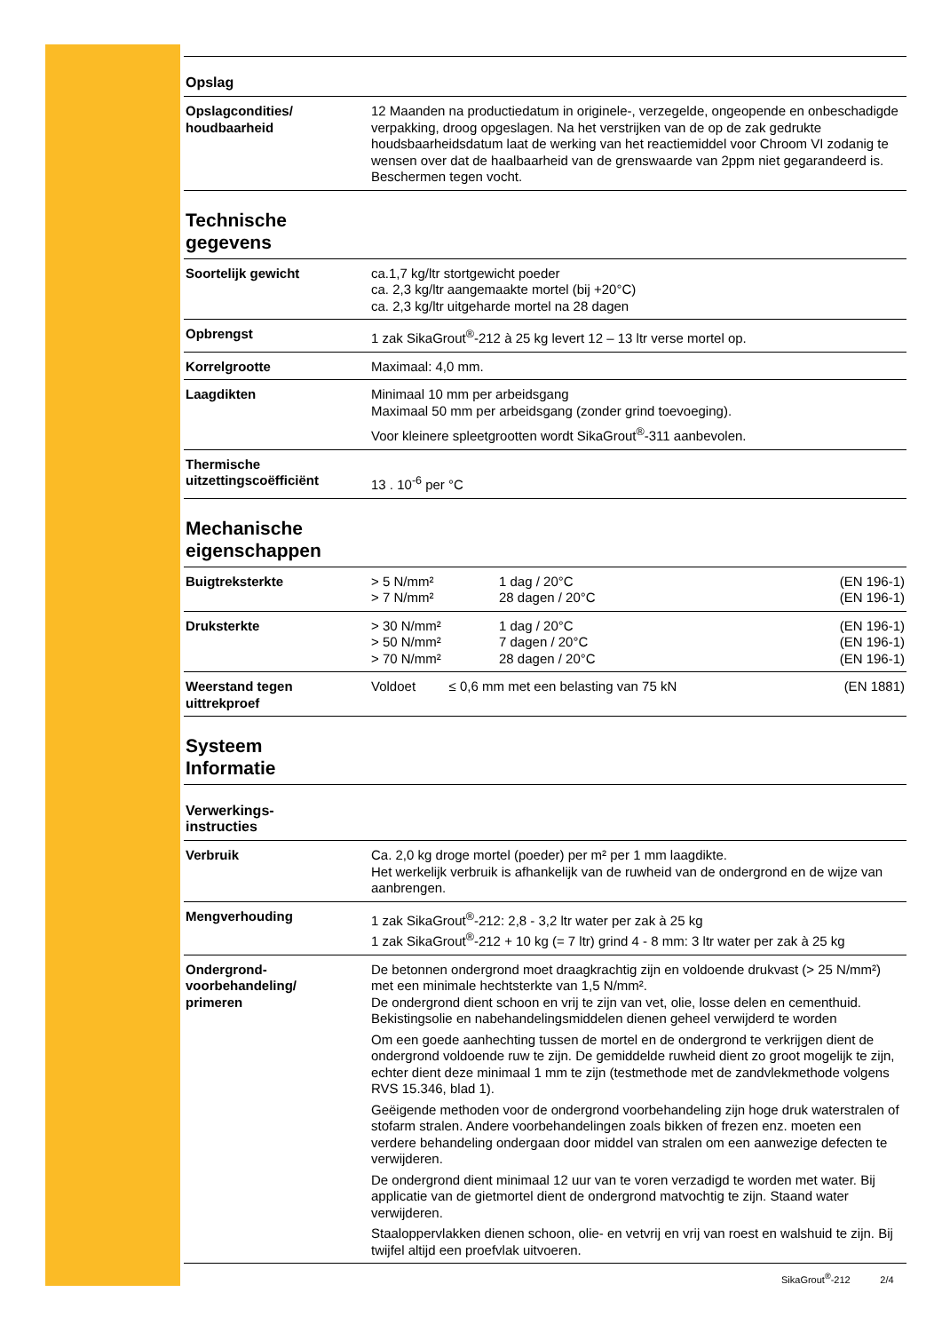Opslag
| Opslagcondities/ houdbaarheid | 12 Maanden na productiedatum in originele-, verzegelde, ongeopende en onbeschadigde verpakking, droog opgeslagen. Na het verstrijken van de op de zak gedrukte houdsbaarheidsdatum laat de werking van het reactiemiddel voor Chroom VI zodanig te wensen over dat de haalbaarheid van de grenswaarde van 2ppm niet gegarandeerd is. Beschermen tegen vocht. |
Technische
gegevens
| Soortelijk gewicht | ca.1,7 kg/ltr stortgewicht poeder ca. 2,3 kg/ltr aangemaakte mortel (bij +20°C) ca. 2,3 kg/ltr uitgeharde mortel na 28 dagen |
| Opbrengst | 1 zak SikaGrout<sup>®</sup>-212 à 25 kg levert 12 – 13 ltr verse mortel op. |
| Korrelgrootte | Maximaal: 4,0 mm. |
| Laagdikten | Minimaal 10 mm per arbeidsgang Maximaal 50 mm per arbeidsgang (zonder grind toevoeging). Voor kleinere spleetgrootten wordt SikaGrout<sup>®</sup>-311 aanbevolen. |
| Thermische uitzettingscoëfficiënt | 13 . 10<sup>-6</sup> per °C |
Mechanische
eigenschappen
| Buigtreksterkte | > 5 N/mm² > 7 N/mm² | 1 dag / 20°C 28 dagen / 20°C | (EN 196-1) (EN 196-1) |
| Druksterkte | > 30 N/mm² > 50 N/mm² > 70 N/mm² | 1 dag / 20°C 7 dagen / 20°C 28 dagen / 20°C | (EN 196-1) (EN 196-1) (EN 196-1) |
| Weerstand tegen uittrekproef | Voldoet ≤ 0,6 mm met een belasting van 75 kN | | (EN 1881) |
Systeem
Informatie
Verwerkings-
instructies
| Verbruik | Ca. 2,0 kg droge mortel (poeder) per m² per 1 mm laagdikte. Het werkelijk verbruik is afhankelijk van de ruwheid van de ondergrond en de wijze van aanbrengen. |
| Mengverhouding | 1 zak SikaGrout<sup>®</sup>-212: 2,8 - 3,2 ltr water per zak à 25 kg 1 zak SikaGrout<sup>®</sup>-212 + 10 kg (= 7 ltr) grind 4 - 8 mm: 3 ltr water per zak à 25 kg |
| Ondergrond- voorbehandeling/ primeren | De betonnen ondergrond moet draagkrachtig zijn en voldoende drukvast (> 25 N/mm²) met een minimale hechtsterkte van 1,5 N/mm². De ondergrond dient schoon en vrij te zijn van vet, olie, losse delen en cementhuid. Bekistingsolie en nabehandelingsmiddelen dienen geheel verwijderd te worden Om een goede aanhechting tussen de mortel en de ondergrond te verkrijgen dient de ondergrond voldoende ruw te zijn. De gemiddelde ruwheid dient zo groot mogelijk te zijn, echter dient deze minimaal 1 mm te zijn (testmethode met de zandvlekmethode volgens RVS 15.346, blad 1). Geëigende methoden voor de ondergrond voorbehandeling zijn hoge druk waterstralen of stofarm stralen. Andere voorbehandelingen zoals bikken of frezen enz. moeten een verdere behandeling ondergaan door middel van stralen om een aanwezige defecten te verwijderen. De ondergrond dient minimaal 12 uur van te voren verzadigd te worden met water. Bij applicatie van de gietmortel dient de ondergrond matvochtig te zijn. Staand water verwijderen. Staaloppervlakken dienen schoon, olie- en vetvrij en vrij van roest en walshuid te zijn. Bij twijfel altijd een proefvlak uitvoeren. |
SikaGrout<sup>®</sup>-212 2/4